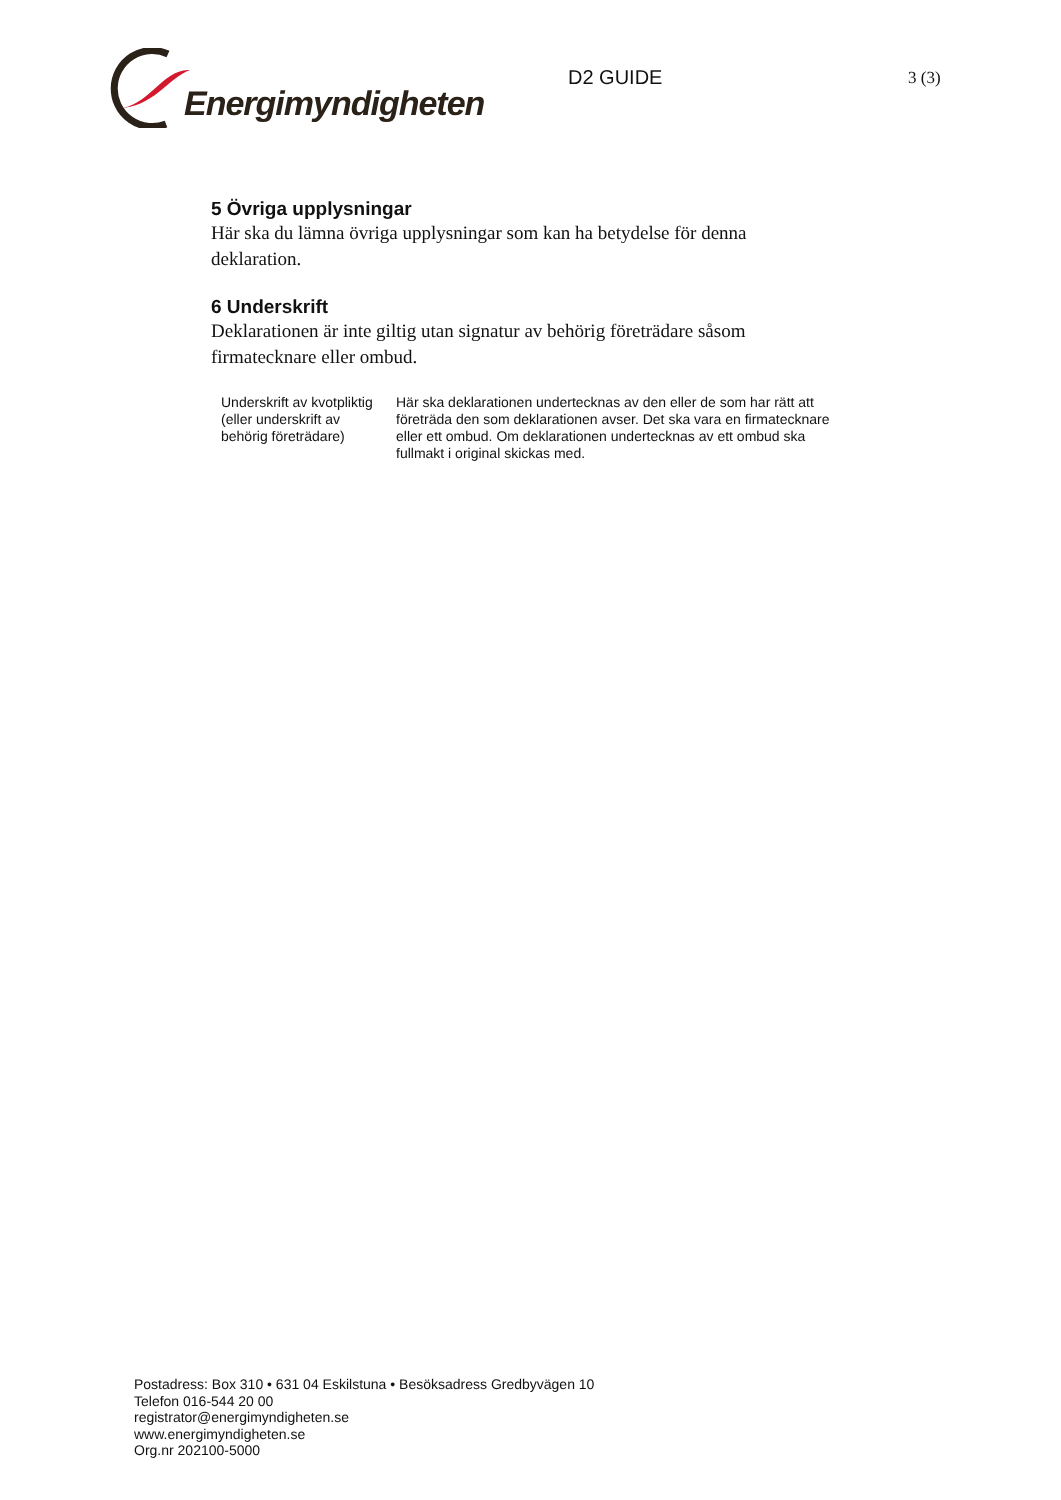Energimyndigheten
D2 GUIDE
3 (3)
5 Övriga upplysningar
Här ska du lämna övriga upplysningar som kan ha betydelse för denna deklaration.
6 Underskrift
Deklarationen är inte giltig utan signatur av behörig företrädare såsom firmatecknare eller ombud.
| Underskrift av kvotpliktig (eller underskrift av behörig företrädare) | Här ska deklarationen undertecknas av den eller de som har rätt att företräda den som deklarationen avser. Det ska vara en firmatecknare eller ett ombud. Om deklarationen undertecknas av ett ombud ska fullmakt i original skickas med. |
Postadress: Box 310 • 631 04 Eskilstuna • Besöksadress Gredbyvägen 10
Telefon 016-544 20 00
registrator@energimyndigheten.se
www.energimyndigheten.se
Org.nr 202100-5000